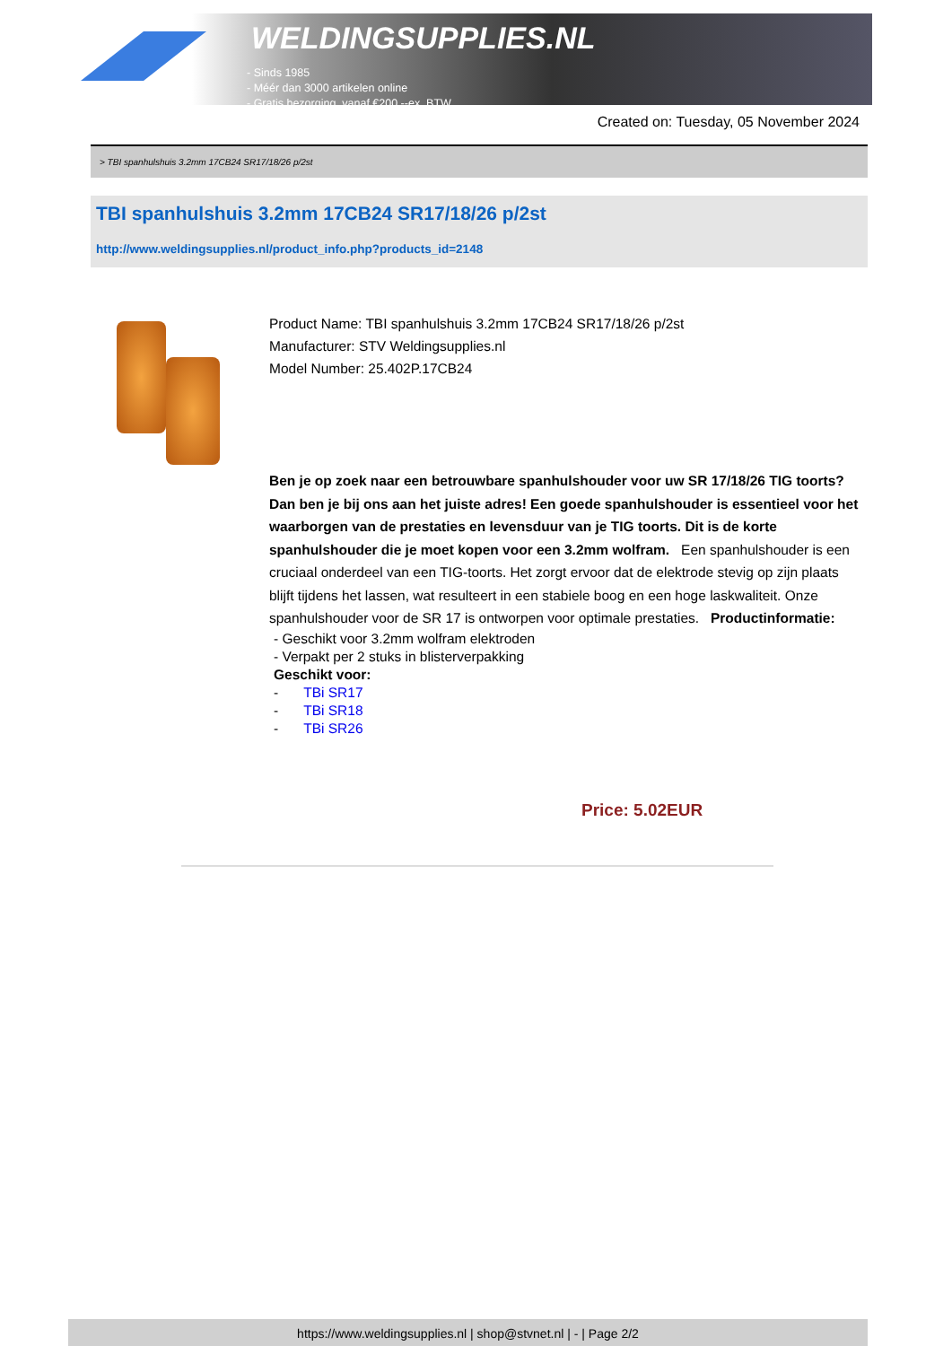WELDINGSUPPLIES.NL
- Sinds 1985
- Méér dan 3000 artikelen online
- Gratis bezorging, vanaf €200,--ex. BTW
Created on: Tuesday, 05 November 2024
> TBI spanhulshuis 3.2mm 17CB24 SR17/18/26 p/2st
TBI spanhulshuis 3.2mm 17CB24 SR17/18/26 p/2st
http://www.weldingsupplies.nl/product_info.php?products_id=2148
Product Name: TBI spanhulshuis 3.2mm 17CB24 SR17/18/26 p/2st
Manufacturer: STV Weldingsupplies.nl
Model Number: 25.402P.17CB24
Ben je op zoek naar een betrouwbare spanhulshouder voor uw SR 17/18/26 TIG toorts? Dan ben je bij ons aan het juiste adres! Een goede spanhulshouder is essentieel voor het waarborgen van de prestaties en levensduur van je TIG toorts. Dit is de korte spanhulshouder die je moet kopen voor een 3.2mm wolfram. Een spanhulshouder is een cruciaal onderdeel van een TIG-toorts. Het zorgt ervoor dat de elektrode stevig op zijn plaats blijft tijdens het lassen, wat resulteert in een stabiele boog en een hoge laskwaliteit. Onze spanhulshouder voor de SR 17 is ontworpen voor optimale prestaties. Productinformatie:
- Geschikt voor 3.2mm wolfram elektroden
- Verpakt per 2 stuks in blisterverpakking
Geschikt voor:
- TBi SR17
- TBi SR18
- TBi SR26
Price: 5.02EUR
https://www.weldingsupplies.nl | shop@stvnet.nl | - | Page 2/2